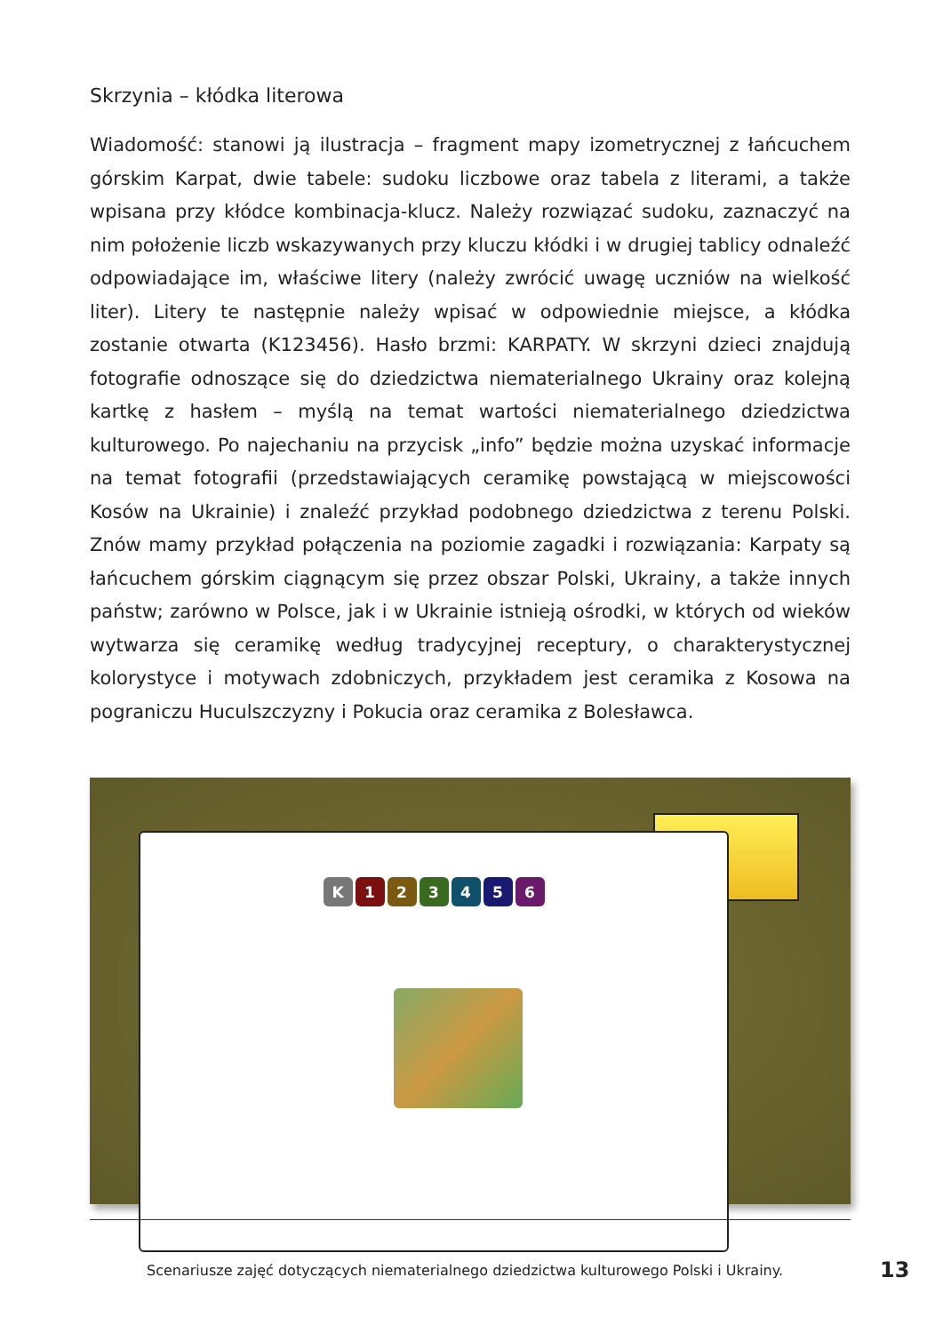Skrzynia – kłódka literowa
Wiadomość: stanowi ją ilustracja – fragment mapy izometrycznej z łańcuchem górskim Karpat, dwie tabele: sudoku liczbowe oraz tabela z literami, a także wpisana przy kłódce kombinacja-klucz. Należy rozwiązać sudoku, zaznaczyć na nim położenie liczb wskazywanych przy kluczu kłódki i w drugiej tablicy odnaleźć odpowiadające im, właściwe litery (należy zwrócić uwagę uczniów na wielkość liter). Litery te następnie należy wpisać w odpowiednie miejsce, a kłódka zostanie otwarta (K123456). Hasło brzmi: KARPATY. W skrzyni dzieci znajdują fotografie odnoszące się do dziedzictwa niematerialnego Ukrainy oraz kolejną kartkę z hasłem – myślą na temat wartości niematerialnego dziedzictwa kulturowego. Po najechaniu na przycisk „info” będzie można uzyskać informacje na temat fotografii (przedstawiających ceramikę powstającą w miejscowości Kosów na Ukrainie) i znaleźć przykład podobnego dziedzictwa z terenu Polski. Znów mamy przykład połączenia na poziomie zagadki i rozwiązania: Karpaty są łańcuchem górskim ciągnącym się przez obszar Polski, Ukrainy, a także innych państw; zarówno w Polsce, jak i w Ukrainie istnieją ośrodki, w których od wieków wytwarza się ceramikę według tradycyjnej receptury, o charakterystycznej kolorystyce i motywach zdobniczych, przykładem jest ceramika z Kosowa na pograniczu Huculszczyzny i Pokucia oraz ceramika z Bolesławca.
K 1 2 3 4 5 6
Scenariusze zajęć dotyczących niematerialnego dziedzictwa kulturowego Polski i Ukrainy.
13